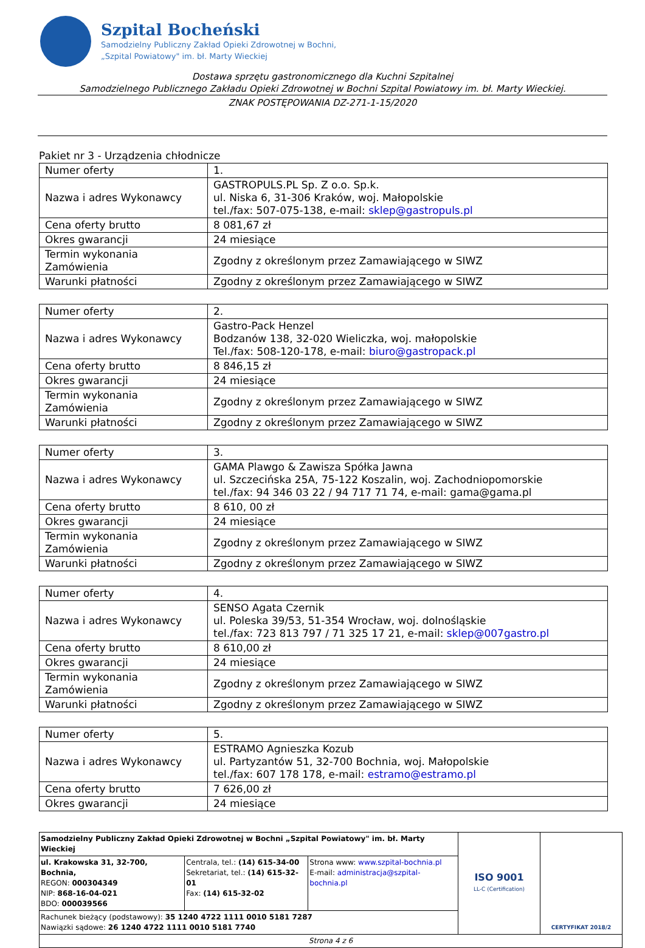Szpital Bocheński
Samodzielny Publiczny Zakład Opieki Zdrowotnej w Bochni,
„Szpital Powiatowy" im. bł. Marty Wieckiej
Dostawa sprzętu gastronomicznego dla Kuchni Szpitalnej
Samodzielnego Publicznego Zakładu Opieki Zdrowotnej w Bochni Szpital Powiatowy im. bł. Marty Wieckiej.
ZNAK POSTĘPOWANIA DZ-271-1-15/2020
Pakiet nr 3 - Urządzenia chłodnicze
| Numer oferty | 1. |
| Nazwa i adres Wykonawcy | GASTROPULS.PL Sp. Z o.o. Sp.k. ul. Niska 6, 31-306 Kraków, woj. Małopolskie tel./fax: 507-075-138, e-mail: sklep@gastropuls.pl |
| Cena oferty brutto | 8 081,67 zł |
| Okres gwarancji | 24 miesiące |
| Termin wykonania Zamówienia | Zgodny z określonym przez Zamawiającego w SIWZ |
| Warunki płatności | Zgodny z określonym przez Zamawiającego w SIWZ |
| Numer oferty | 2. |
| Nazwa i adres Wykonawcy | Gastro-Pack Henzel Bodzanów 138, 32-020 Wieliczka, woj. małopolskie Tel./fax: 508-120-178, e-mail: biuro@gastropack.pl |
| Cena oferty brutto | 8 846,15 zł |
| Okres gwarancji | 24 miesiące |
| Termin wykonania Zamówienia | Zgodny z określonym przez Zamawiającego w SIWZ |
| Warunki płatności | Zgodny z określonym przez Zamawiającego w SIWZ |
| Numer oferty | 3. |
| Nazwa i adres Wykonawcy | GAMA Plawgo & Zawisza Spółka Jawna ul. Szczecińska 25A, 75-122 Koszalin, woj. Zachodniopomorskie tel./fax: 94 346 03 22 / 94 717 71 74, e-mail: gama@gama.pl |
| Cena oferty brutto | 8 610, 00 zł |
| Okres gwarancji | 24 miesiące |
| Termin wykonania Zamówienia | Zgodny z określonym przez Zamawiającego w SIWZ |
| Warunki płatności | Zgodny z określonym przez Zamawiającego w SIWZ |
| Numer oferty | 4. |
| Nazwa i adres Wykonawcy | SENSO Agata Czernik ul. Poleska 39/53, 51-354 Wrocław, woj. dolnośląskie tel./fax: 723 813 797 / 71 325 17 21, e-mail: sklep@007gastro.pl |
| Cena oferty brutto | 8 610,00 zł |
| Okres gwarancji | 24 miesiące |
| Termin wykonania Zamówienia | Zgodny z określonym przez Zamawiającego w SIWZ |
| Warunki płatności | Zgodny z określonym przez Zamawiającego w SIWZ |
| Numer oferty | 5. |
| Nazwa i adres Wykonawcy | ESTRAMO Agnieszka Kozub ul. Partyzantów 51, 32-700 Bochnia, woj. Małopolskie tel./fax: 607 178 178, e-mail: estramo@estramo.pl |
| Cena oferty brutto | 7 626,00 zł |
| Okres gwarancji | 24 miesiące |
| Samodzielny Publiczny Zakład Opieki Zdrowotnej w Bochni „Szpital Powiatowy" im. bł. Marty Wieckiej | | | ISO 9001 LL-C (Certification) | CERTYFIKAT 2018/2 |
| ul. Krakowska 31, 32-700, Bochnia, REGON: 000304349 NIP: 868-16-04-021 BDO: 000039566 | Centrala, tel.: (14) 615-34-00 Sekretariat, tel.: (14) 615-32-01 Fax: (14) 615-32-02 | Strona www: www.szpital-bochnia.pl E-mail: administracja@szpital-bochnia.pl | | |
| Rachunek bieżący (podstawowy): 35 1240 4722 1111 0010 5181 7287 Nawiązki sądowe: 26 1240 4722 1111 0010 5181 7740 | | | | |
| Strona 4 z 6 | | | | |